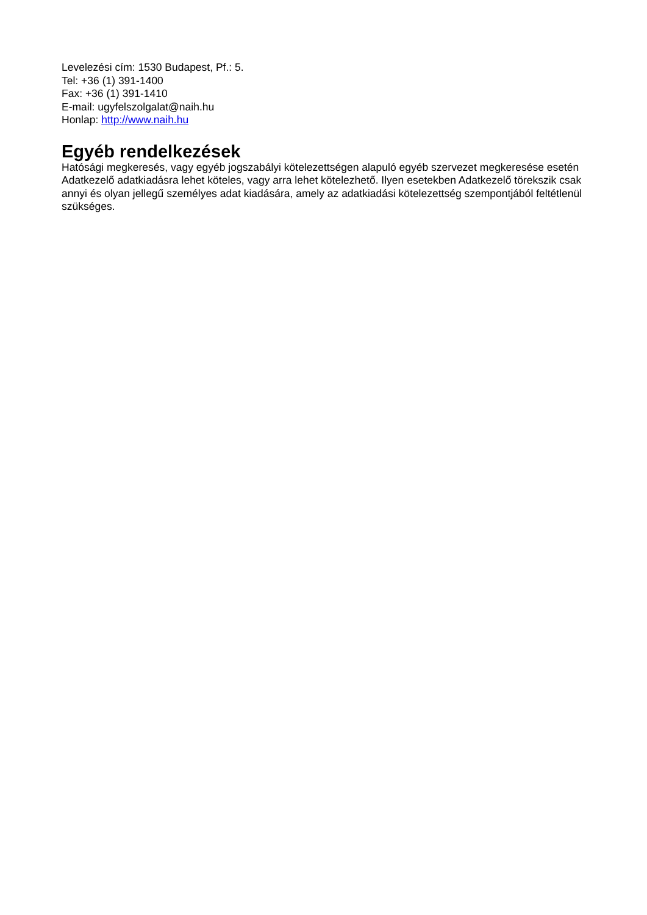Levelezési cím: 1530 Budapest, Pf.: 5.
Tel: +36 (1) 391-1400
Fax: +36 (1) 391-1410
E-mail: ugyfelszolgalat@naih.hu
Honlap: http://www.naih.hu
Egyéb rendelkezések
Hatósági megkeresés, vagy egyéb jogszabályi kötelezettségen alapuló egyéb szervezet megkeresése esetén Adatkezelő adatkiadásra lehet köteles, vagy arra lehet kötelezhető. Ilyen esetekben Adatkezelő törekszik csak annyi és olyan jellegű személyes adat kiadására, amely az adatkiadási kötelezettség szempontjából feltétlenül szükséges.